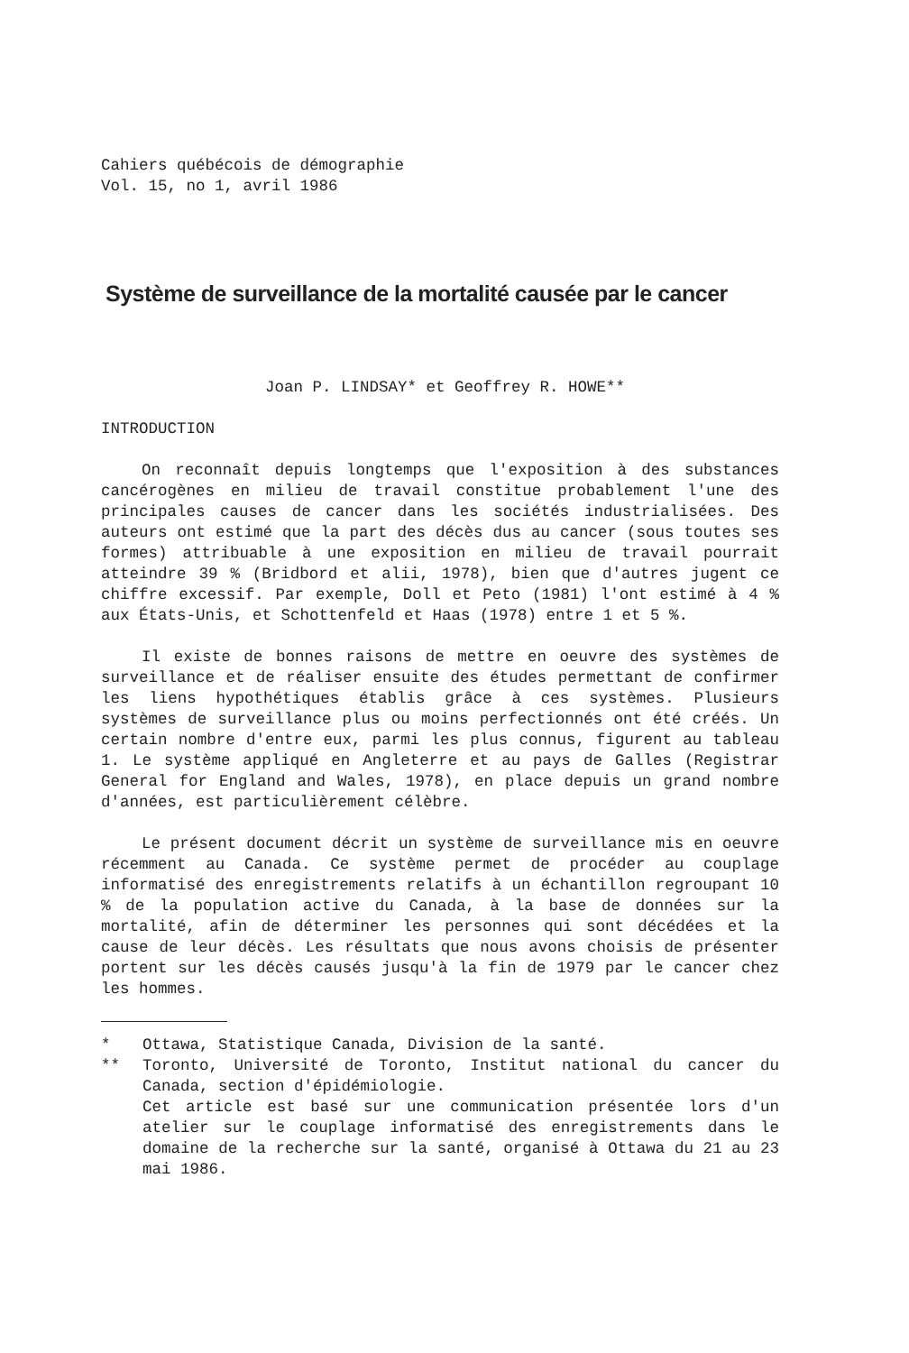Cahiers québécois de démographie
Vol. 15, no 1, avril 1986
Système de surveillance de la mortalité causée par le cancer
Joan P. LINDSAY* et Geoffrey R. HOWE**
INTRODUCTION
On reconnaît depuis longtemps que l'exposition à des substances cancérogènes en milieu de travail constitue probablement l'une des principales causes de cancer dans les sociétés industrialisées. Des auteurs ont estimé que la part des décès dus au cancer (sous toutes ses formes) attribuable à une exposition en milieu de travail pourrait atteindre 39 % (Bridbord et alii, 1978), bien que d'autres jugent ce chiffre excessif. Par exemple, Doll et Peto (1981) l'ont estimé à 4 % aux États-Unis, et Schottenfeld et Haas (1978) entre 1 et 5 %.
Il existe de bonnes raisons de mettre en oeuvre des systèmes de surveillance et de réaliser ensuite des études permettant de confirmer les liens hypothétiques établis grâce à ces systèmes. Plusieurs systèmes de surveillance plus ou moins perfectionnés ont été créés. Un certain nombre d'entre eux, parmi les plus connus, figurent au tableau 1. Le système appliqué en Angleterre et au pays de Galles (Registrar General for England and Wales, 1978), en place depuis un grand nombre d'années, est particulièrement célèbre.
Le présent document décrit un système de surveillance mis en oeuvre récemment au Canada. Ce système permet de procéder au couplage informatisé des enregistrements relatifs à un échantillon regroupant 10 % de la population active du Canada, à la base de données sur la mortalité, afin de déterminer les personnes qui sont décédées et la cause de leur décès. Les résultats que nous avons choisis de présenter portent sur les décès causés jusqu'à la fin de 1979 par le cancer chez les hommes.
* Ottawa, Statistique Canada, Division de la santé.
** Toronto, Université de Toronto, Institut national du cancer du Canada, section d'épidémiologie.
Cet article est basé sur une communication présentée lors d'un atelier sur le couplage informatisé des enregistrements dans le domaine de la recherche sur la santé, organisé à Ottawa du 21 au 23 mai 1986.